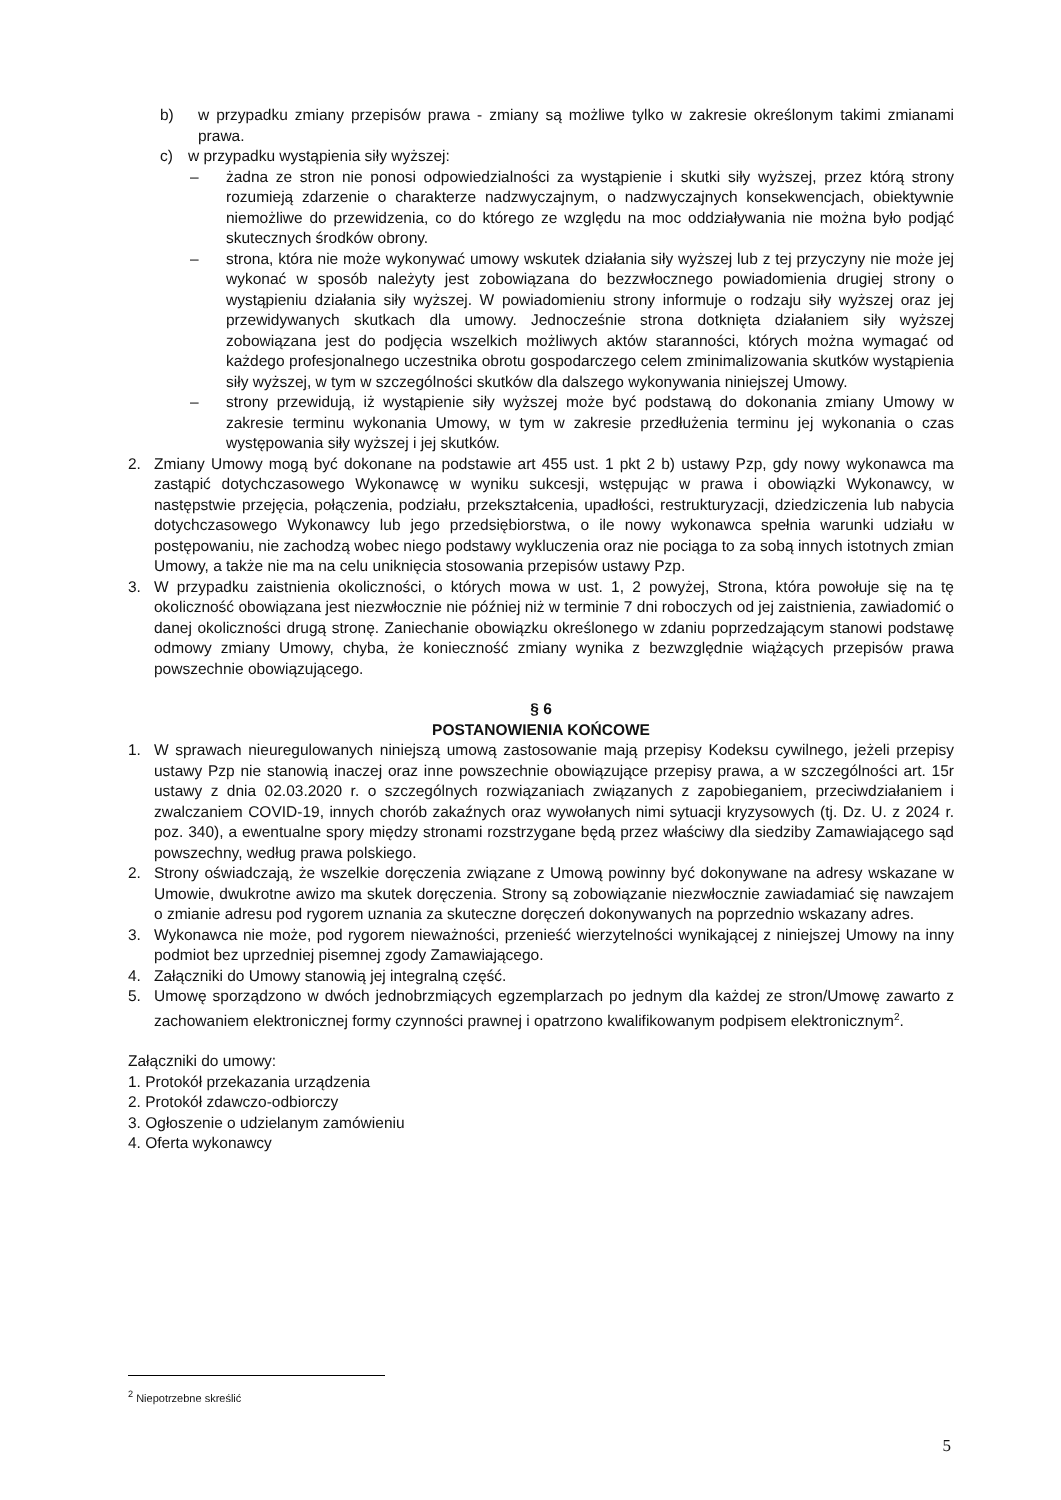b) w przypadku zmiany przepisów prawa - zmiany są możliwe tylko w zakresie określonym takimi zmianami prawa.
c) w przypadku wystąpienia siły wyższej:
– żadna ze stron nie ponosi odpowiedzialności za wystąpienie i skutki siły wyższej, przez którą strony rozumieją zdarzenie o charakterze nadzwyczajnym, o nadzwyczajnych konsekwencjach, obiektywnie niemożliwe do przewidzenia, co do którego ze względu na moc oddziaływania nie można było podjąć skutecznych środków obrony.
– strona, która nie może wykonywać umowy wskutek działania siły wyższej lub z tej przyczyny nie może jej wykonać w sposób należyty jest zobowiązana do bezzwłocznego powiadomienia drugiej strony o wystąpieniu działania siły wyższej. W powiadomieniu strony informuje o rodzaju siły wyższej oraz jej przewidywanych skutkach dla umowy. Jednocześnie strona dotknięta działaniem siły wyższej zobowiązana jest do podjęcia wszelkich możliwych aktów staranności, których można wymagać od każdego profesjonalnego uczestnika obrotu gospodarczego celem zminimalizowania skutków wystąpienia siły wyższej, w tym w szczególności skutków dla dalszego wykonywania niniejszej Umowy.
– strony przewidują, iż wystąpienie siły wyższej może być podstawą do dokonania zmiany Umowy w zakresie terminu wykonania Umowy, w tym w zakresie przedłużenia terminu jej wykonania o czas występowania siły wyższej i jej skutków.
2. Zmiany Umowy mogą być dokonane na podstawie art 455 ust. 1 pkt 2 b) ustawy Pzp, gdy nowy wykonawca ma zastąpić dotychczasowego Wykonawcę w wyniku sukcesji, wstępując w prawa i obowiązki Wykonawcy, w następstwie przejęcia, połączenia, podziału, przekształcenia, upadłości, restrukturyzacji, dziedziczenia lub nabycia dotychczasowego Wykonawcy lub jego przedsiębiorstwa, o ile nowy wykonawca spełnia warunki udziału w postępowaniu, nie zachodzą wobec niego podstawy wykluczenia oraz nie pociąga to za sobą innych istotnych zmian Umowy, a także nie ma na celu uniknięcia stosowania przepisów ustawy Pzp.
3. W przypadku zaistnienia okoliczności, o których mowa w ust. 1, 2 powyżej, Strona, która powołuje się na tę okoliczność obowiązana jest niezwłocznie nie później niż w terminie 7 dni roboczych od jej zaistnienia, zawiadomić o danej okoliczności drugą stronę. Zaniechanie obowiązku określonego w zdaniu poprzedzającym stanowi podstawę odmowy zmiany Umowy, chyba, że konieczność zmiany wynika z bezwzględnie wiążących przepisów prawa powszechnie obowiązującego.
§ 6
POSTANOWIENIA KOŃCOWE
1. W sprawach nieuregulowanych niniejszą umową zastosowanie mają przepisy Kodeksu cywilnego, jeżeli przepisy ustawy Pzp nie stanowią inaczej oraz inne powszechnie obowiązujące przepisy prawa, a w szczególności art. 15r ustawy z dnia 02.03.2020 r. o szczególnych rozwiązaniach związanych z zapobieganiem, przeciwdziałaniem i zwalczaniem COVID-19, innych chorób zakaźnych oraz wywołanych nimi sytuacji kryzysowych (tj. Dz. U. z 2024 r. poz. 340), a ewentualne spory między stronami rozstrzygane będą przez właściwy dla siedziby Zamawiającego sąd powszechny, według prawa polskiego.
2. Strony oświadczają, że wszelkie doręczenia związane z Umową powinny być dokonywane na adresy wskazane w Umowie, dwukrotne awizo ma skutek doręczenia. Strony są zobowiązanie niezwłocznie zawiadamiać się nawzajem o zmianie adresu pod rygorem uznania za skuteczne doręczeń dokonywanych na poprzednio wskazany adres.
3. Wykonawca nie może, pod rygorem nieważności, przenieść wierzytelności wynikającej z niniejszej Umowy na inny podmiot bez uprzedniej pisemnej zgody Zamawiającego.
4. Załączniki do Umowy stanowią jej integralną część.
5. Umowę sporządzono w dwóch jednobrzmiących egzemplarzach po jednym dla każdej ze stron/Umowę zawarto z zachowaniem elektronicznej formy czynności prawnej i opatrzono kwalifikowanym podpisem elektronicznym<sup>2</sup>.
Załączniki do umowy:
1. Protokół przekazania urządzenia
2. Protokół zdawczo-odbiorczy
3. Ogłoszenie o udzielanym zamówieniu
4. Oferta wykonawcy
<sup>2</sup> Niepotrzebne skreślić
5